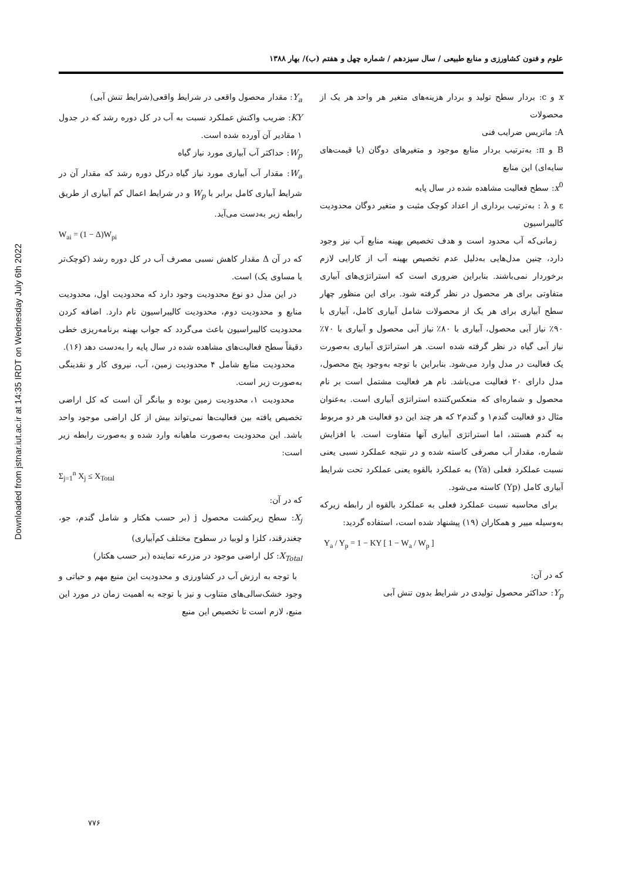Downloaded from jstnar.iut.ac.ir at 14:35 IRDT on Wednesday July 6th 2022
علوم و فنون کشاورزی و منابع طبیعی / سال سیزدهم / شماره چهل و هفتم (ب)/ بهار ۱۳۸۸
x و c: بردار سطح تولید و بردار هزینه‌های متغیر هر واحد هر یک از محصولات
A: ماتریس ضرایب فنی
B و π: به‌ترتیب بردار منابع موجود و متغیرهای دوگان (یا قیمت‌های سایه‌ای) این منابع
x<sup>0</sup>: سطح فعالیت مشاهده شده در سال پایه
ε و λ : به‌ترتیب برداری از اعداد کوچک مثبت و متغیر دوگان محدودیت کالیبراسیون
زمانی‌که آب محدود است و هدف تخصیص بهینه منابع آب نیز وجود دارد، چنین مدل‌هایی به‌دلیل عدم تخصیص بهینه آب از کارایی لازم برخوردار نمی‌باشند. بنابراین ضروری است که استراتژی‌های آبیاری متفاوتی برای هر محصول در نظر گرفته شود. برای این منظور چهار سطح آبیاری برای هر یک از محصولات شامل آبیاری کامل، آبیاری با ۹۰٪ نیاز آبی محصول، آبیاری با ۸۰٪ نیاز آبی محصول و آبیاری با ۷۰٪ نیاز آبی گیاه در نظر گرفته شده است. هر استراتژی آبیاری به‌صورت یک فعالیت در مدل وارد می‌شود. بنابراین با توجه به‌وجود پنج محصول، مدل دارای ۲۰ فعالیت می‌باشد. نام هر فعالیت مشتمل است بر نام محصول و شماره‌ای که منعکس‌کننده استراتژی آبیاری است. به‌عنوان مثال دو فعالیت گندم۱ و گندم۲ که هر چند این دو فعالیت هر دو مربوط به گندم هستند، اما استراتژی آبیاری آنها متفاوت است. با افزایش شماره، مقدار آب مصرفی کاسته شده و در نتیجه عملکرد نسبی یعنی نسبت عملکرد فعلی (Ya) به عملکرد بالقوه یعنی عملکرد تحت شرایط آبیاری کامل (Yp) کاسته می‌شود.
برای محاسبه نسبت عملکرد فعلی به عملکرد بالقوه از رابطه زیرکه به‌وسیله مییر و همکاران (۱۹) پیشنهاد شده است، استفاده گردید:
Y<sub>a</sub> / Y<sub>p</sub> = 1 − KY [ 1 − W<sub>a</sub> / W<sub>p</sub> ]
که در آن:
Y<sub>p</sub>: حداکثر محصول تولیدی در شرایط بدون تنش آبی
Y<sub>a</sub>: مقدار محصول واقعی در شرایط واقعی(شرایط تنش آبی)
KY: ضریب واکنش عملکرد نسبت به آب در کل دوره رشد که در جدول ۱ مقادیر آن آورده شده است.
W<sub>p</sub>: حداکثر آب آبیاری مورد نیاز گیاه
W<sub>a</sub>: مقدار آب آبیاری مورد نیاز گیاه درکل دوره رشد که مقدار آن در شرایط آبیاری کامل برابر با W<sub>p</sub> و در شرایط اعمال کم آبیاری از طریق رابطه زیر به‌دست می‌آید.
W<sub>ai</sub> = (1 − Δ)W<sub>pi</sub>
که در آن Δ مقدار کاهش نسبی مصرف آب در کل دوره رشد (کوچک‌تر یا مساوی یک) است.
در این مدل دو نوع محدودیت وجود دارد که محدودیت اول، محدودیت منابع و محدودیت دوم، محدودیت کالیبراسیون نام دارد. اضافه کردن محدودیت کالیبراسیون باعث می‌گردد که جواب بهینه برنامه‌ریزی خطی دقیقاً سطح فعالیت‌های مشاهده شده در سال پایه را به‌دست دهد (۱۶).
محدودیت منابع شامل ۴ محدودیت زمین، آب، نیروی کار و نقدینگی به‌صورت زیر است.
محدودیت ۱، محدودیت زمین بوده و بیانگر آن است که کل اراضی تخصیص یافته بین فعالیت‌ها نمی‌تواند بیش از کل اراضی موجود واحد باشد. این محدودیت به‌صورت ماهیانه وارد شده و به‌صورت رابطه زیر است:
Σ<sub>j=1</sub><sup>n</sup> X<sub>j</sub> ≤ X<sub>Total</sub>
که در آن:
X<sub>j</sub>: سطح زیرکشت محصول j (بر حسب هکتار و شامل گندم، جو، چغندرقند، کلزا و لوبیا در سطوح مختلف کم‌آبیاری)
X<sub>Total</sub>: کل اراضی موجود در مزرعه نماینده (بر حسب هکتار)
با توجه به ارزش آب در کشاورزی و محدودیت این منبع مهم و حیاتی و وجود خشک‌سالی‌های متناوب و نیز با توجه به اهمیت زمان در مورد این منبع، لازم است تا تخصیص این منبع
۷۷۶